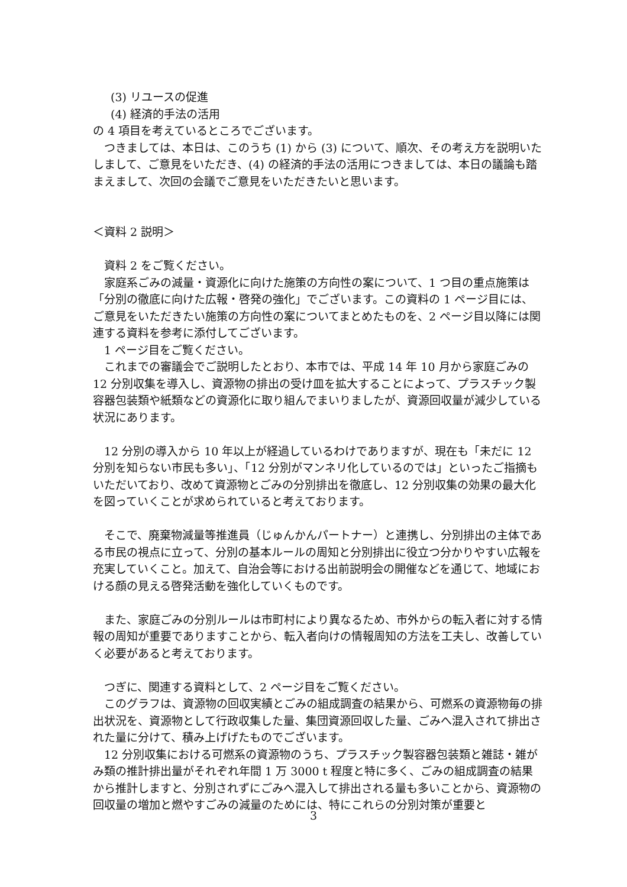(3) リユースの促進
(4) 経済的手法の活用
の 4 項目を考えているところでございます。
つきましては、本日は、このうち (1) から (3) について、順次、その考え方を説明いたしまして、ご意見をいただき、(4) の経済的手法の活用につきましては、本日の議論も踏まえまして、次回の会議でご意見をいただきたいと思います。
＜資料 2 説明＞
資料 2 をご覧ください。
家庭系ごみの減量・資源化に向けた施策の方向性の案について、1 つ目の重点施策は「分別の徹底に向けた広報・啓発の強化」でございます。この資料の 1 ページ目には、ご意見をいただきたい施策の方向性の案についてまとめたものを、2 ページ目以降には関連する資料を参考に添付してございます。
1 ページ目をご覧ください。
これまでの審議会でご説明したとおり、本市では、平成 14 年 10 月から家庭ごみの 12 分別収集を導入し、資源物の排出の受け皿を拡大することによって、プラスチック製容器包装類や紙類などの資源化に取り組んでまいりましたが、資源回収量が減少している状況にあります。
12 分別の導入から 10 年以上が経過しているわけでありますが、現在も「未だに 12 分別を知らない市民も多い」、「12 分別がマンネリ化しているのでは」といったご指摘もいただいており、改めて資源物とごみの分別排出を徹底し、12 分別収集の効果の最大化を図っていくことが求められていると考えております。
そこで、廃棄物減量等推進員（じゅんかんパートナー）と連携し、分別排出の主体である市民の視点に立って、分別の基本ルールの周知と分別排出に役立つ分かりやすい広報を充実していくこと。加えて、自治会等における出前説明会の開催などを通じて、地域における顔の見える啓発活動を強化していくものです。
また、家庭ごみの分別ルールは市町村により異なるため、市外からの転入者に対する情報の周知が重要でありますことから、転入者向けの情報周知の方法を工夫し、改善していく必要があると考えております。
つぎに、関連する資料として、2 ページ目をご覧ください。
このグラフは、資源物の回収実績とごみの組成調査の結果から、可燃系の資源物毎の排出状況を、資源物として行政収集した量、集団資源回収した量、ごみへ混入されて排出された量に分けて、積み上げげたものでございます。
12 分別収集における可燃系の資源物のうち、プラスチック製容器包装類と雑誌・雑がみ類の推計排出量がそれぞれ年間 1 万 3000 t 程度と特に多く、ごみの組成調査の結果から推計しますと、分別されずにごみへ混入して排出される量も多いことから、資源物の回収量の増加と燃やすごみの減量のためには、特にこれらの分別対策が重要と
3